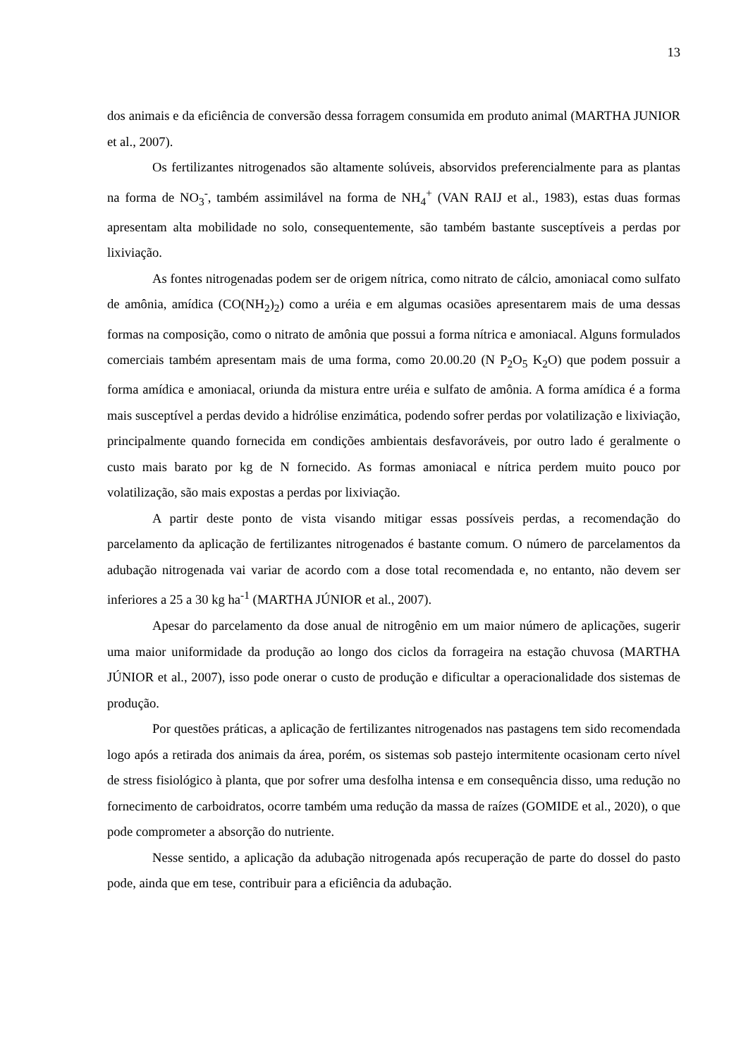13
dos animais e da eficiência de conversão dessa forragem consumida em produto animal (MARTHA JUNIOR et al., 2007).
Os fertilizantes nitrogenados são altamente solúveis, absorvidos preferencialmente para as plantas na forma de NO<sub>3</sub><sup>-</sup>, também assimilável na forma de NH<sub>4</sub><sup>+</sup> (VAN RAIJ et al., 1983), estas duas formas apresentam alta mobilidade no solo, consequentemente, são também bastante susceptíveis a perdas por lixiviação.
As fontes nitrogenadas podem ser de origem nítrica, como nitrato de cálcio, amoniacal como sulfato de amônia, amídica (CO(NH<sub>2</sub>)<sub>2</sub>) como a uréia e em algumas ocasiões apresentarem mais de uma dessas formas na composição, como o nitrato de amônia que possui a forma nítrica e amoniacal. Alguns formulados comerciais também apresentam mais de uma forma, como 20.00.20 (N P<sub>2</sub>O<sub>5</sub> K<sub>2</sub>O) que podem possuir a forma amídica e amoniacal, oriunda da mistura entre uréia e sulfato de amônia. A forma amídica é a forma mais susceptível a perdas devido a hidrólise enzimática, podendo sofrer perdas por volatilização e lixiviação, principalmente quando fornecida em condições ambientais desfavoráveis, por outro lado é geralmente o custo mais barato por kg de N fornecido. As formas amoniacal e nítrica perdem muito pouco por volatilização, são mais expostas a perdas por lixiviação.
A partir deste ponto de vista visando mitigar essas possíveis perdas, a recomendação do parcelamento da aplicação de fertilizantes nitrogenados é bastante comum. O número de parcelamentos da adubação nitrogenada vai variar de acordo com a dose total recomendada e, no entanto, não devem ser inferiores a 25 a 30 kg ha<sup>-1</sup> (MARTHA JÚNIOR et al., 2007).
Apesar do parcelamento da dose anual de nitrogênio em um maior número de aplicações, sugerir uma maior uniformidade da produção ao longo dos ciclos da forrageira na estação chuvosa (MARTHA JÚNIOR et al., 2007), isso pode onerar o custo de produção e dificultar a operacionalidade dos sistemas de produção.
Por questões práticas, a aplicação de fertilizantes nitrogenados nas pastagens tem sido recomendada logo após a retirada dos animais da área, porém, os sistemas sob pastejo intermitente ocasionam certo nível de stress fisiológico à planta, que por sofrer uma desfolha intensa e em consequência disso, uma redução no fornecimento de carboidratos, ocorre também uma redução da massa de raízes (GOMIDE et al., 2020), o que pode comprometer a absorção do nutriente.
Nesse sentido, a aplicação da adubação nitrogenada após recuperação de parte do dossel do pasto pode, ainda que em tese, contribuir para a eficiência da adubação.